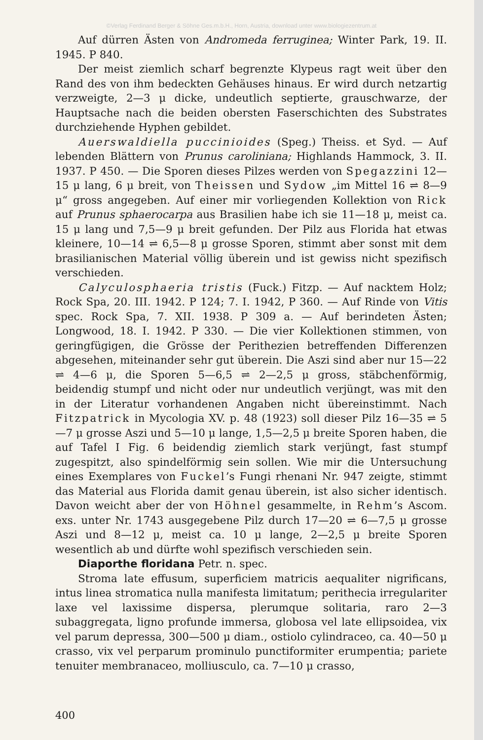©Verlag Ferdinand Berger & Söhne Ges.m.b.H., Horn, Austria, download unter www.biologiezentrum.at
Auf dürren Ästen von Andromeda ferruginea; Winter Park, 19. II. 1945. P 840.
Der meist ziemlich scharf begrenzte Klypeus ragt weit über den Rand des von ihm bedeckten Gehäuses hinaus. Er wird durch netzartig verzweigte, 2—3 μ dicke, undeutlich septierte, grauschwarze, der Hauptsache nach die beiden obersten Faserschichten des Substrates durchziehende Hyphen gebildet.
Auerswaldiella puccinioides (Speg.) Theiss. et Syd. — Auf lebenden Blättern von Prunus caroliniana; Highlands Hammock, 3. II. 1937. P 450. — Die Sporen dieses Pilzes werden von Spegazzini 12—15 μ lang, 6 μ breit, von Theissen und Sydow „im Mittel 16 ⇌ 8—9 μ“ gross angegeben. Auf einer mir vorliegenden Kollektion von Rick auf Prunus sphaerocarpa aus Brasilien habe ich sie 11—18 μ, meist ca. 15 μ lang und 7,5—9 μ breit gefunden. Der Pilz aus Florida hat etwas kleinere, 10—14 ⇌ 6,5—8 μ grosse Sporen, stimmt aber sonst mit dem brasilianischen Material völlig überein und ist gewiss nicht spezifisch verschieden.
Calyculosphaeria tristis (Fuck.) Fitzp. — Auf nacktem Holz; Rock Spa, 20. III. 1942. P 124; 7. I. 1942, P 360. — Auf Rinde von Vitis spec. Rock Spa, 7. XII. 1938. P 309 a. — Auf berindeten Ästen; Longwood, 18. I. 1942. P 330. — Die vier Kollektionen stimmen, von geringfügigen, die Grösse der Perithezien betreffenden Differenzen abgesehen, miteinander sehr gut überein. Die Aszi sind aber nur 15—22 ⇌ 4—6 μ, die Sporen 5—6,5 ⇌ 2—2,5 μ gross, stäbchenförmig, beidendig stumpf und nicht oder nur undeutlich verjüngt, was mit den in der Literatur vorhandenen Angaben nicht übereinstimmt. Nach Fitzpatrick in Mycologia XV. p. 48 (1923) soll dieser Pilz 16—35 ⇌ 5—7 μ grosse Aszi und 5—10 μ lange, 1,5—2,5 μ breite Sporen haben, die auf Tafel I Fig. 6 beidendig ziemlich stark verjüngt, fast stumpf zugespitzt, also spindelförmig sein sollen. Wie mir die Untersuchung eines Exemplares von Fuckel’s Fungi rhenani Nr. 947 zeigte, stimmt das Material aus Florida damit genau überein, ist also sicher identisch. Davon weicht aber der von Höhnel gesammelte, in Rehm’s Ascom. exs. unter Nr. 1743 ausgegebene Pilz durch 17—20 ⇌ 6—7,5 μ grosse Aszi und 8—12 μ, meist ca. 10 μ lange, 2—2,5 μ breite Sporen wesentlich ab und dürfte wohl spezifisch verschieden sein.
Diaporthe floridana Petr. n. spec.
Stroma late effusum, superficiem matricis aequaliter nigrificans, intus linea stromatica nulla manifesta limitatum; perithecia irregulariter laxe vel laxissime dispersa, plerumque solitaria, raro 2—3 subaggregata, ligno profunde immersa, globosa vel late ellipsoidea, vix vel parum depressa, 300—500 μ diam., ostiolo cylindraceo, ca. 40—50 μ crasso, vix vel perparum prominulo punctiformiter erumpentia; pariete tenuiter membranaceo, molliusculo, ca. 7—10 μ crasso,
400